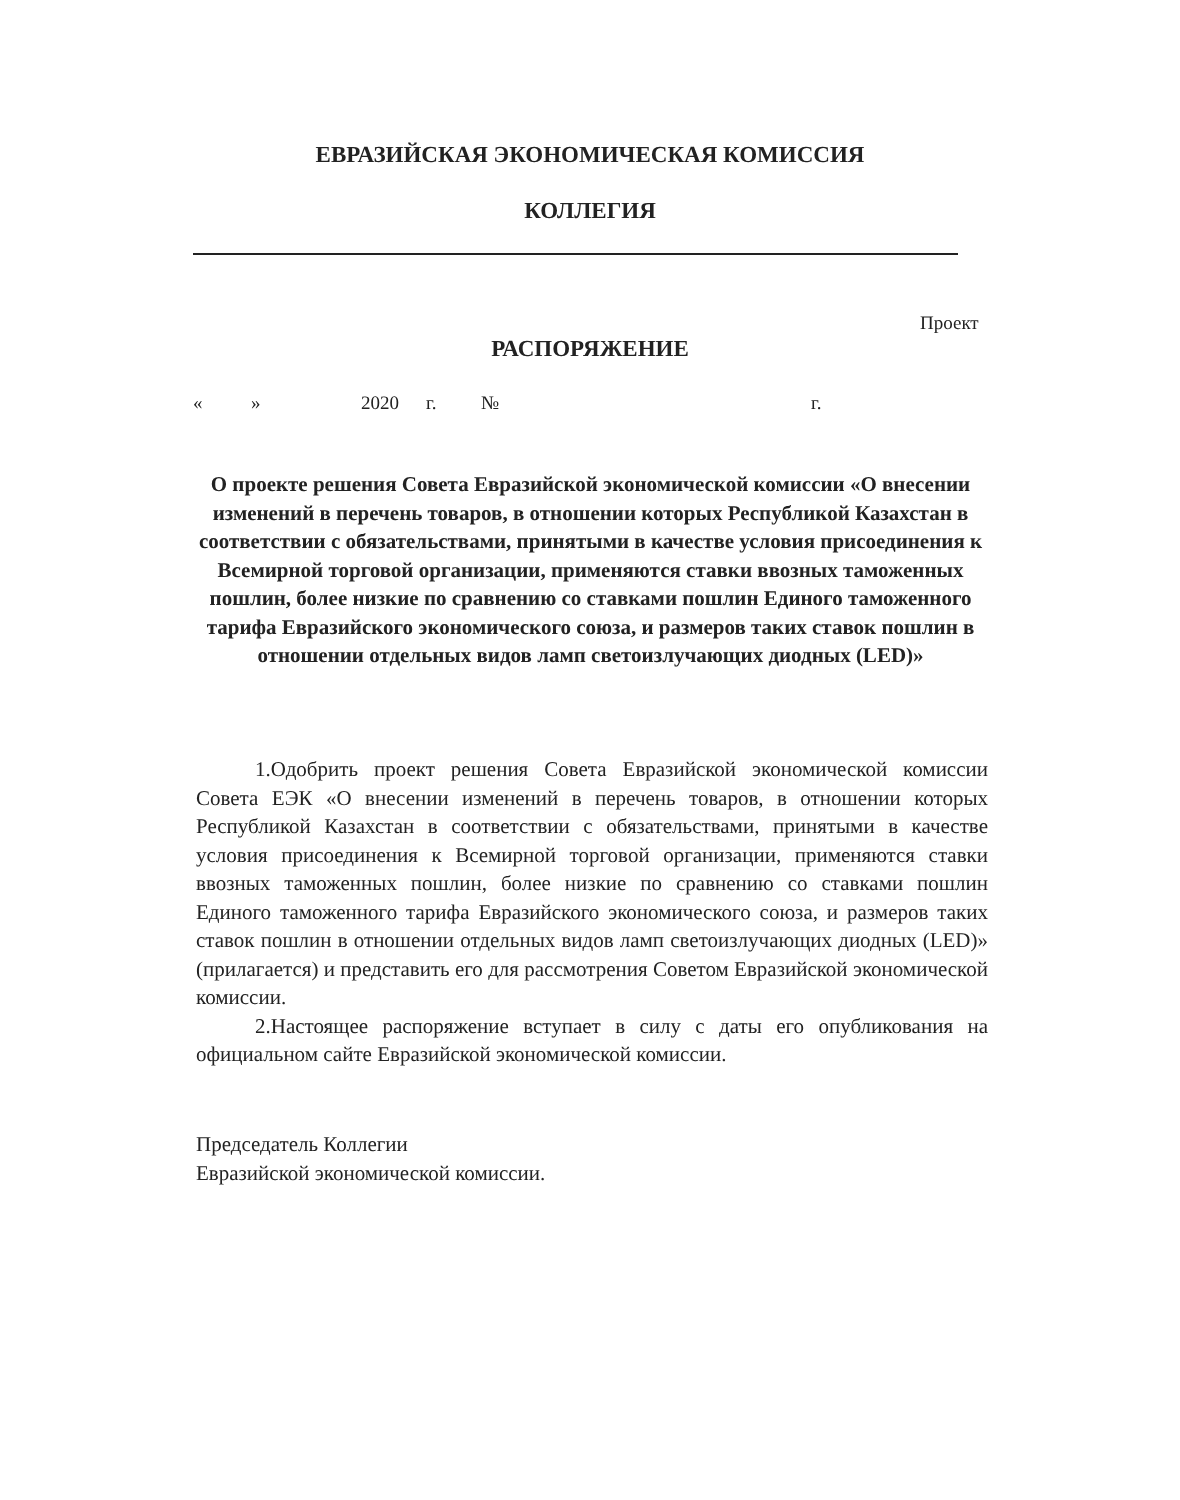ЕВРАЗИЙСКАЯ ЭКОНОМИЧЕСКАЯ КОМИССИЯ
КОЛЛЕГИЯ
Проект
РАСПОРЯЖЕНИЕ
« » 2020 г. № г.
О проекте решения Совета Евразийской экономической комиссии «О внесении изменений в перечень товаров, в отношении которых Республикой Казахстан в соответствии с обязательствами, принятыми в качестве условия присоединения к Всемирной торговой организации, применяются ставки ввозных таможенных пошлин, более низкие по сравнению со ставками пошлин Единого таможенного тарифа Евразийского экономического союза, и размеров таких ставок пошлин в отношении отдельных видов ламп светоизлучающих диодных (LED)»
1.Одобрить проект решения Совета Евразийской экономической комиссии Совета ЕЭК «О внесении изменений в перечень товаров, в отношении которых Республикой Казахстан в соответствии с обязательствами, принятыми в качестве условия присоединения к Всемирной торговой организации, применяются ставки ввозных таможенных пошлин, более низкие по сравнению со ставками пошлин Единого таможенного тарифа Евразийского экономического союза, и размеров таких ставок пошлин в отношении отдельных видов ламп светоизлучающих диодных (LED)» (прилагается) и представить его для рассмотрения Советом Евразийской экономической комиссии.
2.Настоящее распоряжение вступает в силу с даты его опубликования на официальном сайте Евразийской экономической комиссии.
Председатель Коллегии
Евразийской экономической комиссии.